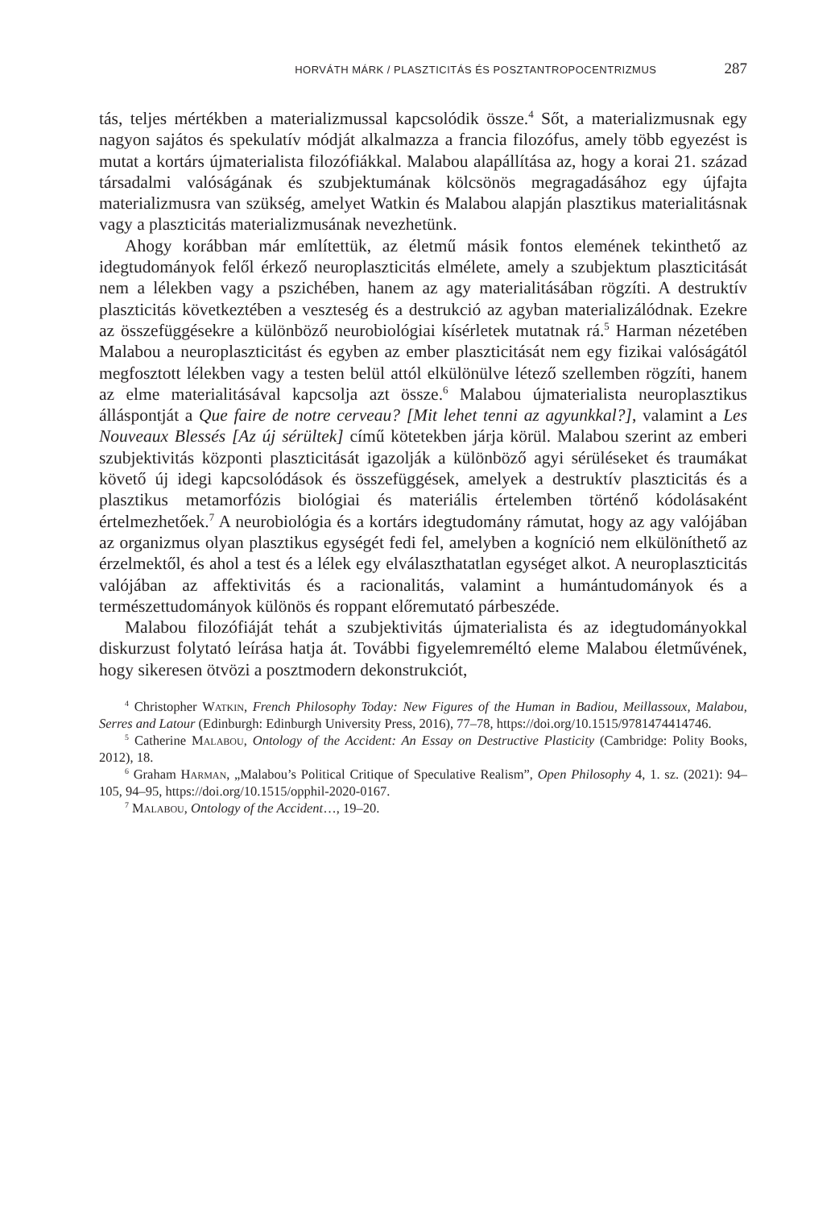HORVÁTH MÁRK / PLASZTICITÁS ÉS POSZTANTROPOCENTRIZMUS 287
tás, teljes mértékben a materializmussal kapcsolódik össze.<sup>4</sup> Sőt, a materializmusnak egy nagyon sajátos és spekulatív módját alkalmazza a francia filozófus, amely több egyezést is mutat a kortárs újmaterialista filozófiákkal. Malabou alapállítása az, hogy a korai 21. század társadalmi valóságának és szubjektumának kölcsönös megragadásához egy újfajta materializmusra van szükség, amelyet Watkin és Malabou alapján plasztikus materialitásnak vagy a plaszticitás materializmusának nevezhetünk.
Ahogy korábban már említettük, az életmű másik fontos elemének tekinthető az idegtudományok felől érkező neuroplaszticitás elmélete, amely a szubjektum plaszticitását nem a lélekben vagy a pszichében, hanem az agy materialitásában rögzíti. A destruktív plaszticitás következtében a veszteség és a destrukció az agyban materializálódnak. Ezekre az összefüggésekre a különböző neurobiológiai kísérletek mutatnak rá.<sup>5</sup> Harman nézetében Malabou a neuroplaszticitást és egyben az ember plaszticitását nem egy fizikai valóságától megfosztott lélekben vagy a testen belül attól elkülönülve létező szellemben rögzíti, hanem az elme materialitásával kapcsolja azt össze.<sup>6</sup> Malabou újmaterialista neuroplasztikus álláspontját a Que faire de notre cerveau? [Mit lehet tenni az agyunkkal?], valamint a Les Nouveaux Blessés [Az új sérültek] című kötetekben járja körül. Malabou szerint az emberi szubjektivitás központi plaszticitását igazolják a különböző agyi sérüléseket és traumákat követő új idegi kapcsolódások és összefüggések, amelyek a destruktív plaszticitás és a plasztikus metamorfózis biológiai és materiális értelemben történő kódolásaként értelmezhetőek.<sup>7</sup> A neurobiológia és a kortárs idegtudomány rámutat, hogy az agy valójában az organizmus olyan plasztikus egységét fedi fel, amelyben a kogníció nem elkülöníthető az érzelmektől, és ahol a test és a lélek egy elválaszthatatlan egységet alkot. A neuroplaszticitás valójában az affektivitás és a racionalitás, valamint a humántudományok és a természettudományok különös és roppant előremutató párbeszéde.
Malabou filozófiáját tehát a szubjektivitás újmaterialista és az idegtudományokkal diskurzust folytató leírása hatja át. További figyelemreméltó eleme Malabou életművének, hogy sikeresen ötvözi a posztmodern dekonstrukciót,
<sup>4</sup> Christopher Watkin, French Philosophy Today: New Figures of the Human in Badiou, Meillassoux, Malabou, Serres and Latour (Edinburgh: Edinburgh University Press, 2016), 77–78, https://doi.org/10.1515/9781474414746.
<sup>5</sup> Catherine Malabou, Ontology of the Accident: An Essay on Destructive Plasticity (Cambridge: Polity Books, 2012), 18.
<sup>6</sup> Graham Harman, „Malabou’s Political Critique of Speculative Realism”, Open Philosophy 4, 1. sz. (2021): 94–105, 94–95, https://doi.org/10.1515/opphil-2020-0167.
<sup>7</sup> Malabou, Ontology of the Accident…, 19–20.